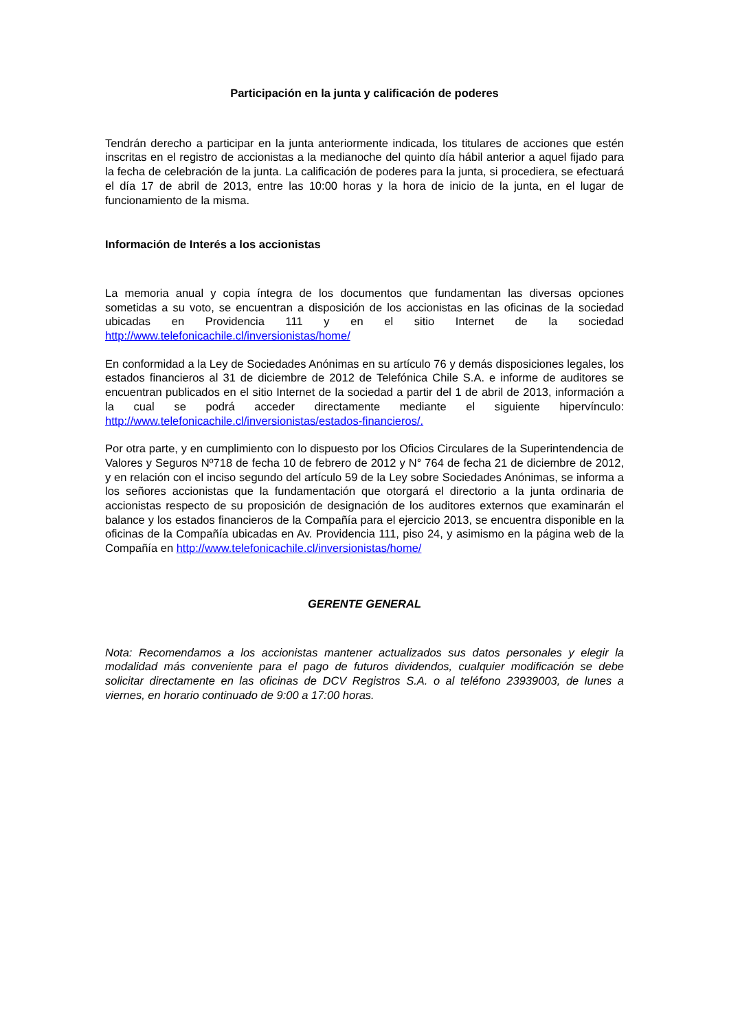Participación en la junta y calificación de poderes
Tendrán derecho a participar en la junta anteriormente indicada, los titulares de acciones que estén inscritas en el registro de accionistas a la medianoche del quinto día hábil anterior a aquel fijado para la fecha de celebración de la junta. La calificación de poderes para la junta, si procediera, se efectuará el día 17 de abril de 2013, entre las 10:00 horas y la hora de inicio de la junta, en el lugar de funcionamiento de la misma.
Información de Interés a los accionistas
La memoria anual y copia íntegra de los documentos que fundamentan las diversas opciones sometidas a su voto, se encuentran a disposición de los accionistas en las oficinas de la sociedad ubicadas en Providencia 111 y en el sitio Internet de la sociedad http://www.telefonicachile.cl/inversionistas/home/
En conformidad a la Ley de Sociedades Anónimas en su artículo 76 y demás disposiciones legales, los estados financieros al 31 de diciembre de 2012 de Telefónica Chile S.A. e informe de auditores se encuentran publicados en el sitio Internet de la sociedad a partir del 1 de abril de 2013, información a la cual se podrá acceder directamente mediante el siguiente hipervínculo: http://www.telefonicachile.cl/inversionistas/estados-financieros/.
Por otra parte, y en cumplimiento con lo dispuesto por los Oficios Circulares de la Superintendencia de Valores y Seguros Nº718 de fecha 10 de febrero de 2012 y N° 764 de fecha 21 de diciembre de 2012, y en relación con el inciso segundo del artículo 59 de la Ley sobre Sociedades Anónimas, se informa a los señores accionistas que la fundamentación que otorgará el directorio a la junta ordinaria de accionistas respecto de su proposición de designación de los auditores externos que examinarán el balance y los estados financieros de la Compañía para el ejercicio 2013, se encuentra disponible en la oficinas de la Compañía ubicadas en Av. Providencia 111, piso 24, y asimismo en la página web de la Compañía en http://www.telefonicachile.cl/inversionistas/home/
GERENTE GENERAL
Nota: Recomendamos a los accionistas mantener actualizados sus datos personales y elegir la modalidad más conveniente para el pago de futuros dividendos, cualquier modificación se debe solicitar directamente en las oficinas de DCV Registros S.A. o al teléfono 23939003, de lunes a viernes, en horario continuado de 9:00 a 17:00 horas.